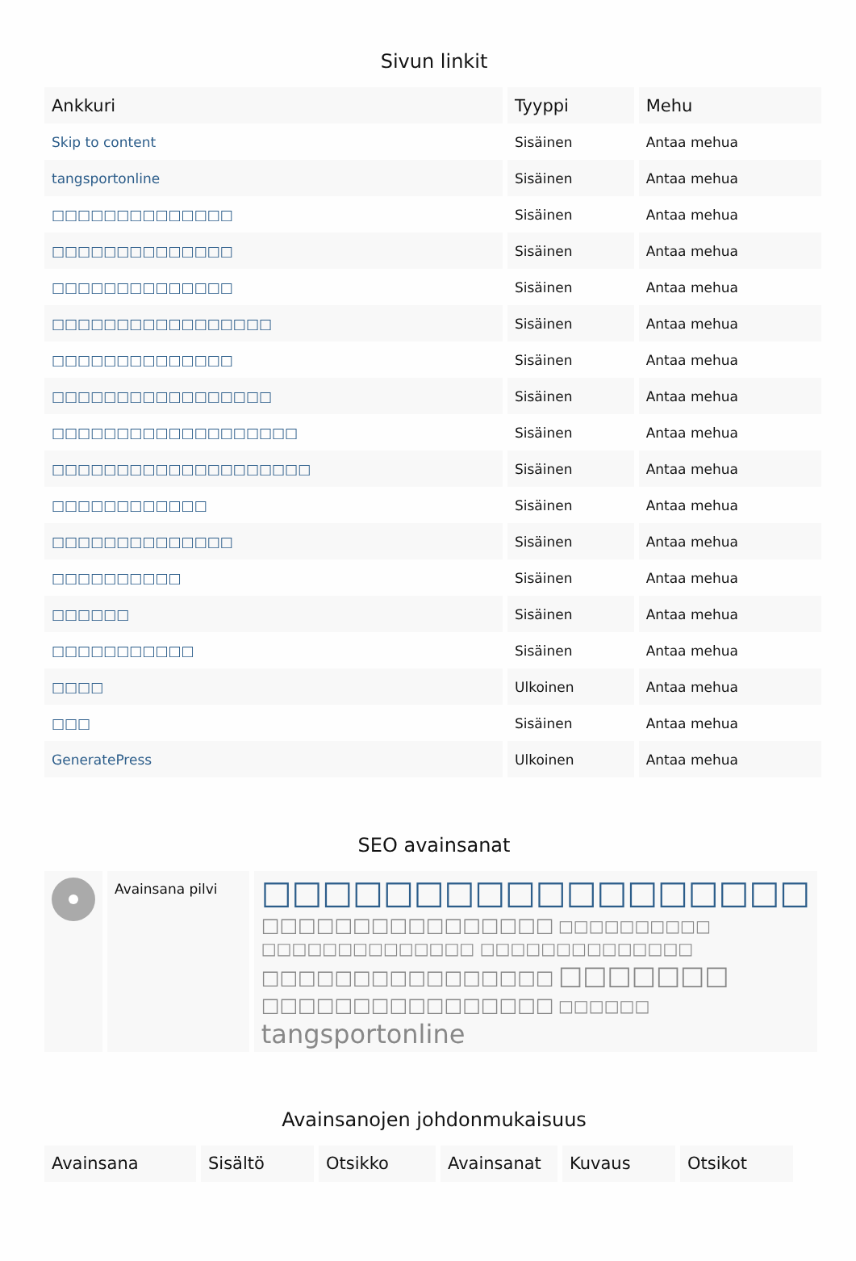Sivun linkit
| Ankkuri | Tyyppi | Mehu |
| --- | --- | --- |
| Skip to content | Sisäinen | Antaa mehua |
| tangsportonline | Sisäinen | Antaa mehua |
| □□□□□□□□□□□□□□ | Sisäinen | Antaa mehua |
| □□□□□□□□□□□□□□ | Sisäinen | Antaa mehua |
| □□□□□□□□□□□□□□ | Sisäinen | Antaa mehua |
| □□□□□□□□□□□□□□□□□ | Sisäinen | Antaa mehua |
| □□□□□□□□□□□□□□ | Sisäinen | Antaa mehua |
| □□□□□□□□□□□□□□□□□ | Sisäinen | Antaa mehua |
| □□□□□□□□□□□□□□□□□□□ | Sisäinen | Antaa mehua |
| □□□□□□□□□□□□□□□□□□□□ | Sisäinen | Antaa mehua |
| □□□□□□□□□□□□ | Sisäinen | Antaa mehua |
| □□□□□□□□□□□□□□ | Sisäinen | Antaa mehua |
| □□□□□□□□□□ | Sisäinen | Antaa mehua |
| □□□□□□ | Sisäinen | Antaa mehua |
| □□□□□□□□□□□ | Sisäinen | Antaa mehua |
| □□□□ | Ulkoinen | Antaa mehua |
| □□□ | Sisäinen | Antaa mehua |
| GeneratePress | Ulkoinen | Antaa mehua |
SEO avainsanat
| | Avainsana pilvi | □□□□□□□□□□□□□□□□□□ □□□□□□□□□□□□□□□□ □□□□□□□□□□ □□□□□□□□□□□□□□ □□□□□□□□□□□□□□ □□□□□□□□□□□□□□□□ □□□□□□□ □□□□□□□□□□□□□□□□ □□□□□□ tangsportonline |
Avainsanojen johdonmukaisuus
| Avainsana | Sisältö | Otsikko | Avainsanat | Kuvaus | Otsikot |
| --- | --- | --- | --- | --- | --- |